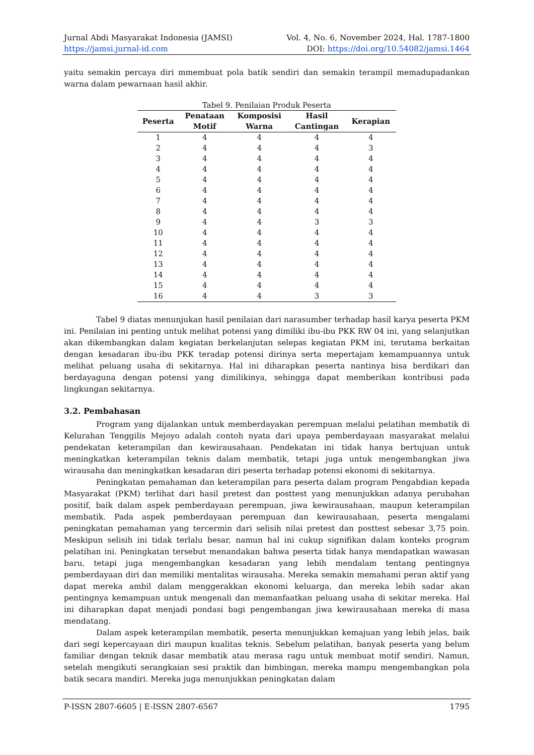Jurnal Abdi Masyarakat Indonesia (JAMSI) Vol. 4, No. 6, November 2024, Hal. 1787-1800
https://jamsi.jurnal-id.com DOI: https://doi.org/10.54082/jamsi.1464
yaitu semakin percaya diri mmembuat pola batik sendiri dan semakin terampil memadupadankan warna dalam pewarnaan hasil akhir.
Tabel 9. Penilaian Produk Peserta
| Peserta | Penataan Motif | Komposisi Warna | Hasil Cantingan | Kerapian |
| --- | --- | --- | --- | --- |
| 1 | 4 | 4 | 4 | 4 |
| 2 | 4 | 4 | 4 | 3 |
| 3 | 4 | 4 | 4 | 4 |
| 4 | 4 | 4 | 4 | 4 |
| 5 | 4 | 4 | 4 | 4 |
| 6 | 4 | 4 | 4 | 4 |
| 7 | 4 | 4 | 4 | 4 |
| 8 | 4 | 4 | 4 | 4 |
| 9 | 4 | 4 | 3 | 3 |
| 10 | 4 | 4 | 4 | 4 |
| 11 | 4 | 4 | 4 | 4 |
| 12 | 4 | 4 | 4 | 4 |
| 13 | 4 | 4 | 4 | 4 |
| 14 | 4 | 4 | 4 | 4 |
| 15 | 4 | 4 | 4 | 4 |
| 16 | 4 | 4 | 3 | 3 |
Tabel 9 diatas menunjukan hasil penilaian dari narasumber terhadap hasil karya peserta PKM ini. Penilaian ini penting untuk melihat potensi yang dimiliki ibu-ibu PKK RW 04 ini, yang selanjutkan akan dikembangkan dalam kegiatan berkelanjutan selepas kegiatan PKM ini, terutama berkaitan dengan kesadaran ibu-ibu PKK teradap potensi dirinya serta mepertajam kemampuannya untuk melihat peluang usaha di sekitarnya. Hal ini diharapkan peserta nantinya bisa berdikari dan berdayaguna dengan potensi yang dimilikinya, sehingga dapat memberikan kontribusi pada lingkungan sekitarnya.
3.2. Pembahasan
Program yang dijalankan untuk memberdayakan perempuan melalui pelatihan membatik di Kelurahan Tenggilis Mejoyo adalah contoh nyata dari upaya pemberdayaan masyarakat melalui pendekatan keterampilan dan kewirausahaan. Pendekatan ini tidak hanya bertujuan untuk meningkatkan keterampilan teknis dalam membatik, tetapi juga untuk mengembangkan jiwa wirausaha dan meningkatkan kesadaran diri peserta terhadap potensi ekonomi di sekitarnya.
Peningkatan pemahaman dan keterampilan para peserta dalam program Pengabdian kepada Masyarakat (PKM) terlihat dari hasil pretest dan posttest yang menunjukkan adanya perubahan positif, baik dalam aspek pemberdayaan perempuan, jiwa kewirausahaan, maupun keterampilan membatik. Pada aspek pemberdayaan perempuan dan kewirausahaan, peserta mengalami peningkatan pemahaman yang tercermin dari selisih nilai pretest dan posttest sebesar 3,75 poin. Meskipun selisih ini tidak terlalu besar, namun hal ini cukup signifikan dalam konteks program pelatihan ini. Peningkatan tersebut menandakan bahwa peserta tidak hanya mendapatkan wawasan baru, tetapi juga mengembangkan kesadaran yang lebih mendalam tentang pentingnya pemberdayaan diri dan memiliki mentalitas wirausaha. Mereka semakin memahami peran aktif yang dapat mereka ambil dalam menggerakkan ekonomi keluarga, dan mereka lebih sadar akan pentingnya kemampuan untuk mengenali dan memanfaatkan peluang usaha di sekitar mereka. Hal ini diharapkan dapat menjadi pondasi bagi pengembangan jiwa kewirausahaan mereka di masa mendatang.
Dalam aspek keterampilan membatik, peserta menunjukkan kemajuan yang lebih jelas, baik dari segi kepercayaan diri maupun kualitas teknis. Sebelum pelatihan, banyak peserta yang belum familiar dengan teknik dasar membatik atau merasa ragu untuk membuat motif sendiri. Namun, setelah mengikuti serangkaian sesi praktik dan bimbingan, mereka mampu mengembangkan pola batik secara mandiri. Mereka juga menunjukkan peningkatan dalam
P-ISSN 2807-6605 | E-ISSN 2807-6567 1795